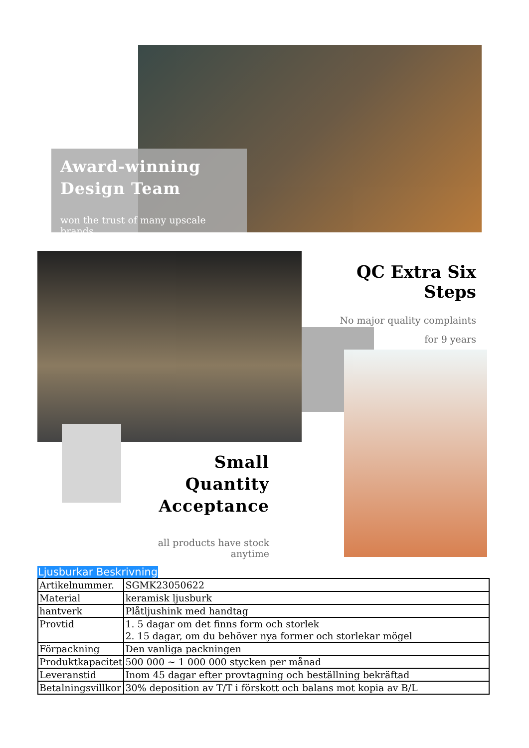Award-winning
Design Team
won the trust of many upscale brands
QC Extra Six Steps
No major quality complaints
for 9 years
Small Quantity
Acceptance
all products have stock anytime
Ljusburkar Beskrivning
| Artikelnummer. | SGMK23050622 |
| Material | keramisk ljusburk |
| hantverk | Plåtljushink med handtag |
| Provtid | 1. 5 dagar om det finns form och storlek 2. 15 dagar, om du behöver nya former och storlekar mögel |
| Förpackning | Den vanliga packningen |
| Produktkapacitet | 500 000 ~ 1 000 000 stycken per månad |
| Leveranstid | Inom 45 dagar efter provtagning och beställning bekräftad |
| Betalningsvillkor | 30% deposition av T/T i förskott och balans mot kopia av B/L |